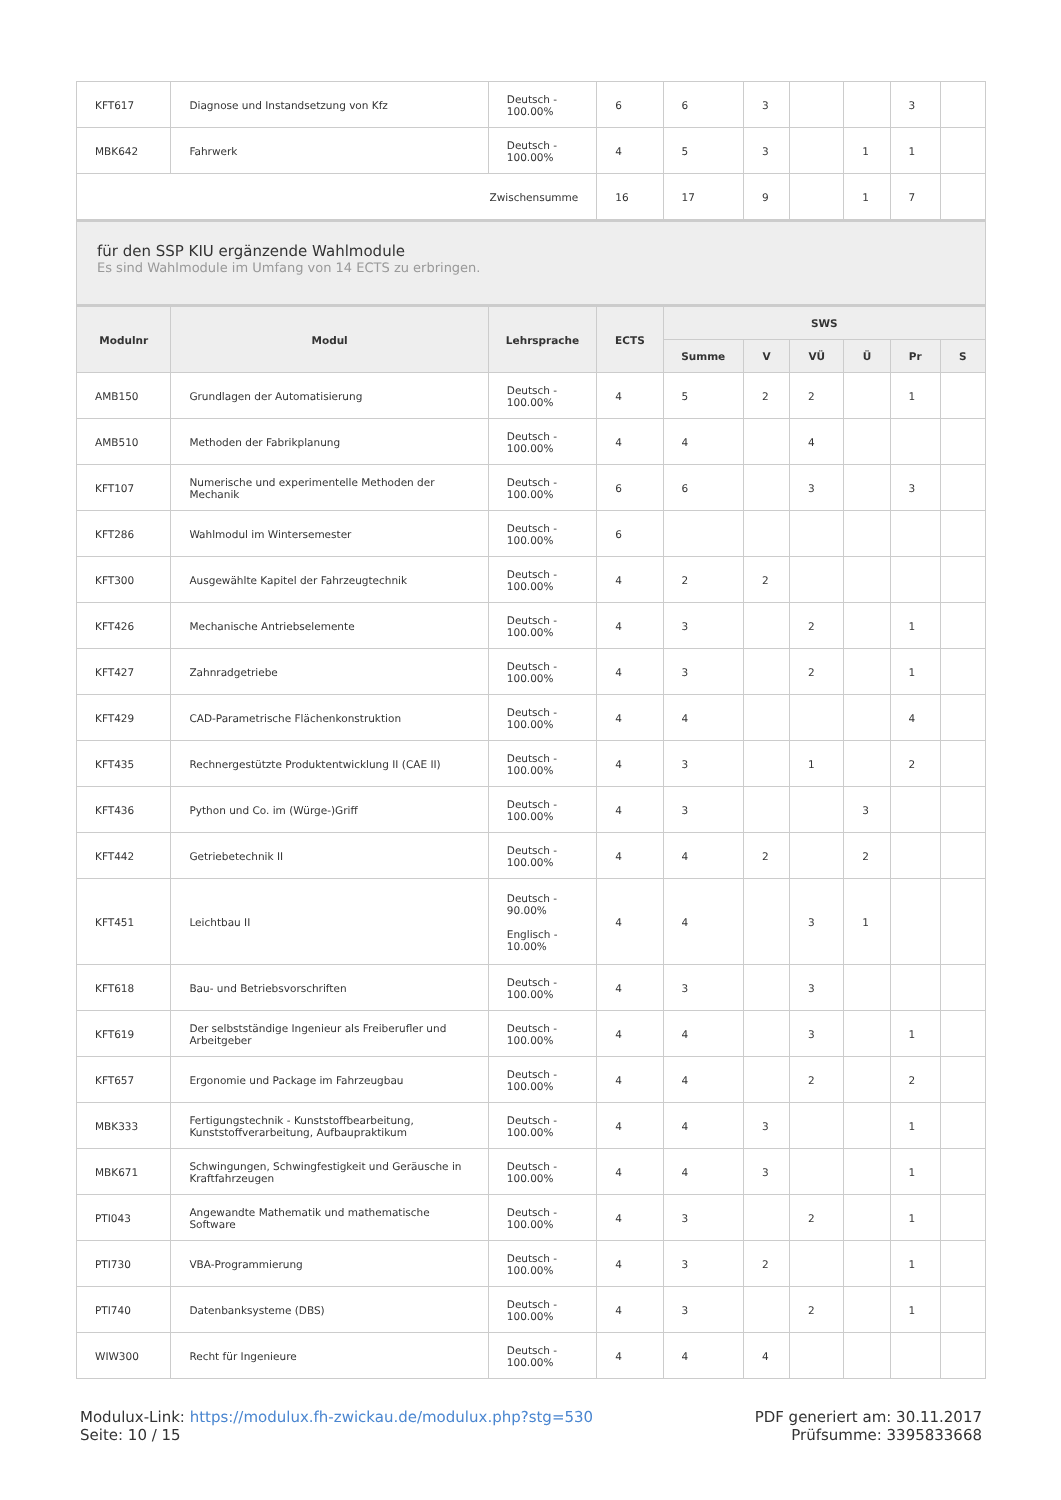| KFT617 | Diagnose und Instandsetzung von Kfz | Deutsch - 100.00% | 6 | 6 | 3 | | | 3 | |
| MBK642 | Fahrwerk | Deutsch - 100.00% | 4 | 5 | 3 | | 1 | 1 | |
| Zwischensumme | | | 16 | 17 | 9 | | 1 | 7 | |
für den SSP KIU ergänzende Wahlmodule
Es sind Wahlmodule im Umfang von 14 ECTS zu erbringen.
| Modulnr | Modul | Lehrsprache | ECTS | SWS | | | | | |
| --- | --- | --- | --- | --- | --- | --- | --- | --- | --- |
| | | | | Summe | V | VÜ | Ü | Pr | S |
| AMB150 | Grundlagen der Automatisierung | Deutsch - 100.00% | 4 | 5 | 2 | 2 | | 1 | |
| AMB510 | Methoden der Fabrikplanung | Deutsch - 100.00% | 4 | 4 | | 4 | | | |
| KFT107 | Numerische und experimentelle Methoden der Mechanik | Deutsch - 100.00% | 6 | 6 | | 3 | | 3 | |
| KFT286 | Wahlmodul im Wintersemester | Deutsch - 100.00% | 6 | | | | | | |
| KFT300 | Ausgewählte Kapitel der Fahrzeugtechnik | Deutsch - 100.00% | 4 | 2 | 2 | | | | |
| KFT426 | Mechanische Antriebselemente | Deutsch - 100.00% | 4 | 3 | | 2 | | 1 | |
| KFT427 | Zahnradgetriebe | Deutsch - 100.00% | 4 | 3 | | 2 | | 1 | |
| KFT429 | CAD-Parametrische Flächenkonstruktion | Deutsch - 100.00% | 4 | 4 | | | | 4 | |
| KFT435 | Rechnergestützte Produktentwicklung II (CAE II) | Deutsch - 100.00% | 4 | 3 | | 1 | | 2 | |
| KFT436 | Python und Co. im (Würge-)Griff | Deutsch - 100.00% | 4 | 3 | | | 3 | | |
| KFT442 | Getriebetechnik II | Deutsch - 100.00% | 4 | 4 | 2 | | 2 | | |
| KFT451 | Leichtbau II | Deutsch - 90.00% Englisch - 10.00% | 4 | 4 | | 3 | 1 | | |
| KFT618 | Bau- und Betriebsvorschriften | Deutsch - 100.00% | 4 | 3 | | 3 | | | |
| KFT619 | Der selbstständige Ingenieur als Freiberufler und Arbeitgeber | Deutsch - 100.00% | 4 | 4 | | 3 | | 1 | |
| KFT657 | Ergonomie und Package im Fahrzeugbau | Deutsch - 100.00% | 4 | 4 | | 2 | | 2 | |
| MBK333 | Fertigungstechnik - Kunststoffbearbeitung, Kunststoffverarbeitung, Aufbaupraktikum | Deutsch - 100.00% | 4 | 4 | 3 | | | 1 | |
| MBK671 | Schwingungen, Schwingfestigkeit und Geräusche in Kraftfahrzeugen | Deutsch - 100.00% | 4 | 4 | 3 | | | 1 | |
| PTI043 | Angewandte Mathematik und mathematische Software | Deutsch - 100.00% | 4 | 3 | | 2 | | 1 | |
| PTI730 | VBA-Programmierung | Deutsch - 100.00% | 4 | 3 | 2 | | | 1 | |
| PTI740 | Datenbanksysteme (DBS) | Deutsch - 100.00% | 4 | 3 | | 2 | | 1 | |
| WIW300 | Recht für Ingenieure | Deutsch - 100.00% | 4 | 4 | 4 | | | | |
Modulux-Link: https://modulux.fh-zwickau.de/modulux.php?stg=530
Seite: 10 / 15
PDF generiert am: 30.11.2017
Prüfsumme: 3395833668